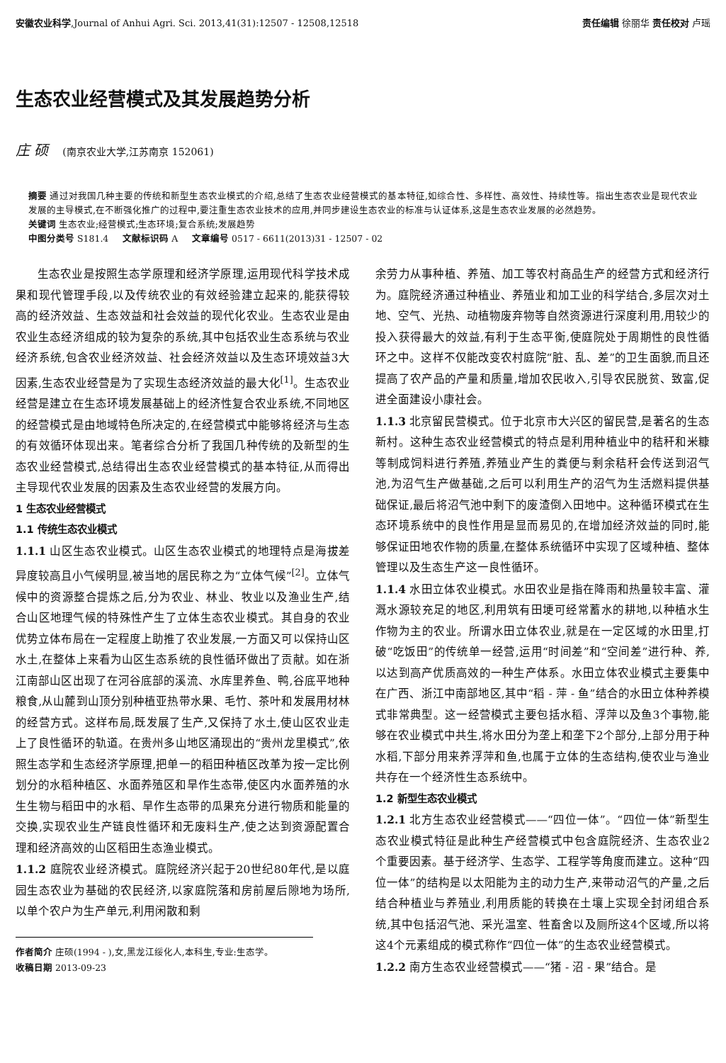安徽农业科学,Journal of Anhui Agri. Sci. 2013,41(31):12507 - 12508,12518 责任编辑 徐丽华 责任校对 卢瑶
生态农业经营模式及其发展趋势分析
庄 硕 (南京农业大学,江苏南京 152061)
摘要 通过对我国几种主要的传统和新型生态农业模式的介绍,总结了生态农业经营模式的基本特征,如综合性、多样性、高效性、持续性等。指出生态农业是现代农业发展的主导模式,在不断强化推广的过程中,要注重生态农业技术的应用,并同步建设生态农业的标准与认证体系,这是生态农业发展的必然趋势。
关键词 生态农业;经营模式;生态环境;复合系统;发展趋势
中图分类号 S181.4 文献标识码 A 文章编号 0517 - 6611(2013)31 - 12507 - 02
生态农业是按照生态学原理和经济学原理,运用现代科学技术成果和现代管理手段,以及传统农业的有效经验建立起来的,能获得较高的经济效益、生态效益和社会效益的现代化农业。生态农业是由农业生态经济组成的较为复杂的系统,其中包括农业生态系统与农业经济系统,包含农业经济效益、社会经济效益以及生态环境效益3大因素,生态农业经营是为了实现生态经济效益的最大化<sup>[1]</sup>。生态农业经营是建立在生态环境发展基础上的经济性复合农业系统,不同地区的经营模式是由地域特色所决定的,在经营模式中能够将经济与生态的有效循环体现出来。笔者综合分析了我国几种传统的及新型的生态农业经营模式,总结得出生态农业经营模式的基本特征,从而得出主导现代农业发展的因素及生态农业经营的发展方向。
1 生态农业经营模式
1.1 传统生态农业模式
1.1.1 山区生态农业模式。山区生态农业模式的地理特点是海拔差异度较高且小气候明显,被当地的居民称之为“立体气候”<sup>[2]</sup>。立体气候中的资源整合提炼之后,分为农业、林业、牧业以及渔业生产,结合山区地理气候的特殊性产生了立体生态农业模式。其自身的农业优势立体布局在一定程度上助推了农业发展,一方面又可以保持山区水土,在整体上来看为山区生态系统的良性循环做出了贡献。如在浙江南部山区出现了在河谷底部的溪流、水库里养鱼、鸭,谷底平地种粮食,从山麓到山顶分别种植亚热带水果、毛竹、茶叶和发展用材林的经营方式。这样布局,既发展了生产,又保持了水土,使山区农业走上了良性循环的轨道。在贵州多山地区涌现出的“贵州龙里模式”,依照生态学和生态经济学原理,把单一的稻田种植区改革为按一定比例划分的水稻种植区、水面养殖区和旱作生态带,使区内水面养殖的水生生物与稻田中的水稻、旱作生态带的瓜果充分进行物质和能量的交换,实现农业生产链良性循环和无废料生产,使之达到资源配置合理和经济高效的山区稻田生态渔业模式。
1.1.2 庭院农业经济模式。庭院经济兴起于20世纪80年代,是以庭园生态农业为基础的农民经济,以家庭院落和房前屋后隙地为场所,以单个农户为生产单元,利用闲散和剩
作者简介 庄硕(1994 - ),女,黑龙江绥化人,本科生,专业:生态学。
收稿日期 2013-09-23
余劳力从事种植、养殖、加工等农村商品生产的经营方式和经济行为。庭院经济通过种植业、养殖业和加工业的科学结合,多层次对土地、空气、光热、动植物废弃物等自然资源进行深度利用,用较少的投入获得最大的效益,有利于生态平衡,使庭院处于周期性的良性循环之中。这样不仅能改变农村庭院“脏、乱、差”的卫生面貌,而且还提高了农产品的产量和质量,增加农民收入,引导农民脱贫、致富,促进全面建设小康社会。
1.1.3 北京留民营模式。位于北京市大兴区的留民营,是著名的生态新村。这种生态农业经营模式的特点是利用种植业中的秸秆和米糠等制成饲料进行养殖,养殖业产生的粪便与剩余秸秆会传送到沼气池,为沼气生产做基础,之后可以利用生产的沼气为生活燃料提供基础保证,最后将沼气池中剩下的废渣倒入田地中。这种循环模式在生态环境系统中的良性作用是显而易见的,在增加经济效益的同时,能够保证田地农作物的质量,在整体系统循环中实现了区域种植、整体管理以及生态生产这一良性循环。
1.1.4 水田立体农业模式。水田农业是指在降雨和热量较丰富、灌溉水源较充足的地区,利用筑有田埂可经常蓄水的耕地,以种植水生作物为主的农业。所谓水田立体农业,就是在一定区域的水田里,打破“吃饭田”的传统单一经营,运用“时间差”和“空间差”进行种、养,以达到高产优质高效的一种生产体系。水田立体农业模式主要集中在广西、浙江中南部地区,其中“稻 - 萍 - 鱼”结合的水田立体种养模式非常典型。这一经营模式主要包括水稻、浮萍以及鱼3个事物,能够在农业模式中共生,将水田分为垄上和垄下2个部分,上部分用于种水稻,下部分用来养浮萍和鱼,也属于立体的生态结构,使农业与渔业共存在一个经济性生态系统中。
1.2 新型生态农业模式
1.2.1 北方生态农业经营模式——“四位一体”。“四位一体”新型生态农业模式特征是此种生产经营模式中包含庭院经济、生态农业2个重要因素。基于经济学、生态学、工程学等角度而建立。这种“四位一体”的结构是以太阳能为主的动力生产,来带动沼气的产量,之后结合种植业与养殖业,利用质能的转换在土壤上实现全封闭组合系统,其中包括沼气池、采光温室、牲畜舍以及厕所这4个区域,所以将这4个元素组成的模式称作“四位一体”的生态农业经营模式。
1.2.2 南方生态农业经营模式——“猪 - 沼 - 果”结合。是